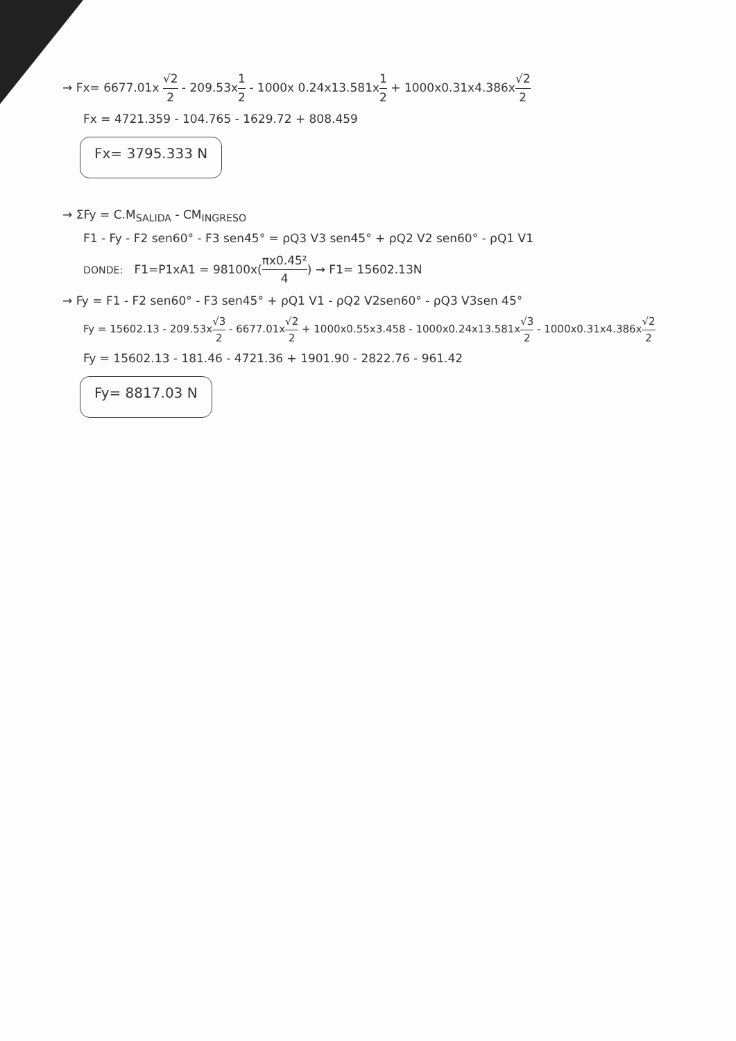→ Fx= 6677.01x √2 2 - 209.53x1 2 - 1000x 0.24x13.581x1 2 + 1000x0.31x4.386x√2 2
Fx = 4721.359 - 104.765 - 1629.72 + 808.459
Fx= 3795.333 N
→ ΣFy = C.M<sub>SALIDA</sub> - CM<sub>INGRESO</sub>
F1 - Fy - F2 sen60° - F3 sen45° = ρQ3 V3 sen45° + ρQ2 V2 sen60° - ρQ1 V1
DONDE: F1=P1xA1 = 98100x(πx0.45² 4) → F1= 15602.13N
→ Fy = F1 - F2 sen60° - F3 sen45° + ρQ1 V1 - ρQ2 V2sen60° - ρQ3 V3sen 45°
Fy = 15602.13 - 209.53x√3 2 - 6677.01x√2 2 + 1000x0.55x3.458 - 1000x0.24x13.581x√3 2 - 1000x0.31x4.386x√2 2
Fy = 15602.13 - 181.46 - 4721.36 + 1901.90 - 2822.76 - 961.42
Fy= 8817.03 N